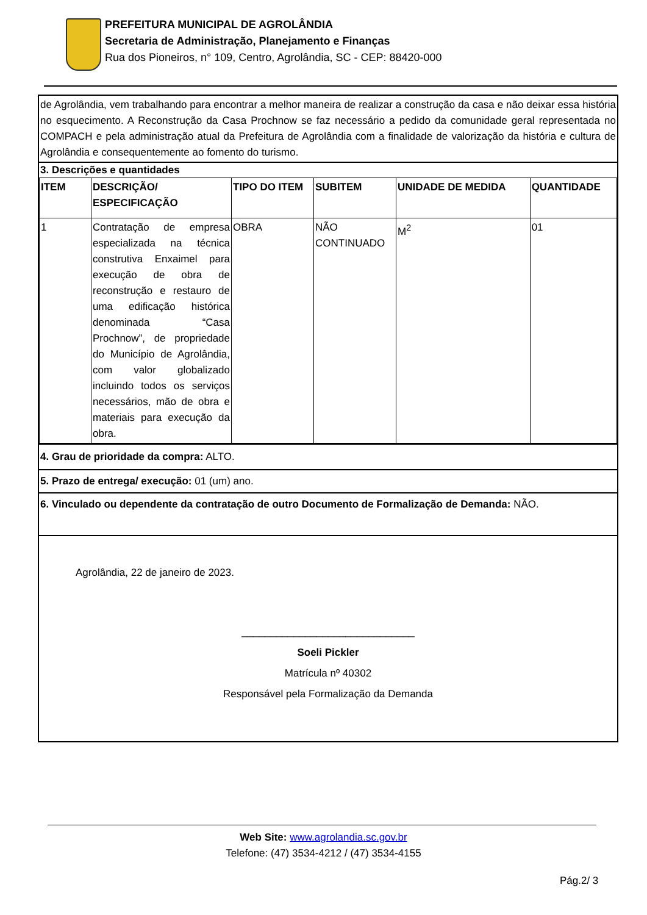PREFEITURA MUNICIPAL DE AGROLÂNDIA
Secretaria de Administração, Planejamento e Finanças
Rua dos Pioneiros, n° 109, Centro, Agrolândia, SC - CEP: 88420-000
de Agrolândia, vem trabalhando para encontrar a melhor maneira de realizar a construção da casa e não deixar essa história no esquecimento. A Reconstrução da Casa Prochnow se faz necessário a pedido da comunidade geral representada no COMPACH e pela administração atual da Prefeitura de Agrolândia com a finalidade de valorização da história e cultura de Agrolândia e consequentemente ao fomento do turismo.
3. Descrições e quantidades
| ITEM | DESCRIÇÃO/ ESPECIFICAÇÃO | TIPO DO ITEM | SUBITEM | UNIDADE DE MEDIDA | QUANTIDADE |
| --- | --- | --- | --- | --- | --- |
| 1 | Contratação de empresa especializada na técnica construtiva Enxaimel para execução de obra de reconstrução e restauro de uma edificação histórica denominada “Casa Prochnow”, de propriedade do Município de Agrolândia, com valor globalizado incluindo todos os serviços necessários, mão de obra e materiais para execução da obra. | OBRA | NÃO CONTINUADO | M<sup>2</sup> | 01 |
4. Grau de prioridade da compra: ALTO.
5. Prazo de entrega/ execução: 01 (um) ano.
6. Vinculado ou dependente da contratação de outro Documento de Formalização de Demanda: NÃO.
Agrolândia, 22 de janeiro de 2023.
______________________________
Soeli Pickler
Matrícula nº 40302
Responsável pela Formalização da Demanda
Web Site: www.agrolandia.sc.gov.br
Telefone: (47) 3534-4212 / (47) 3534-4155
Pág.2/ 3